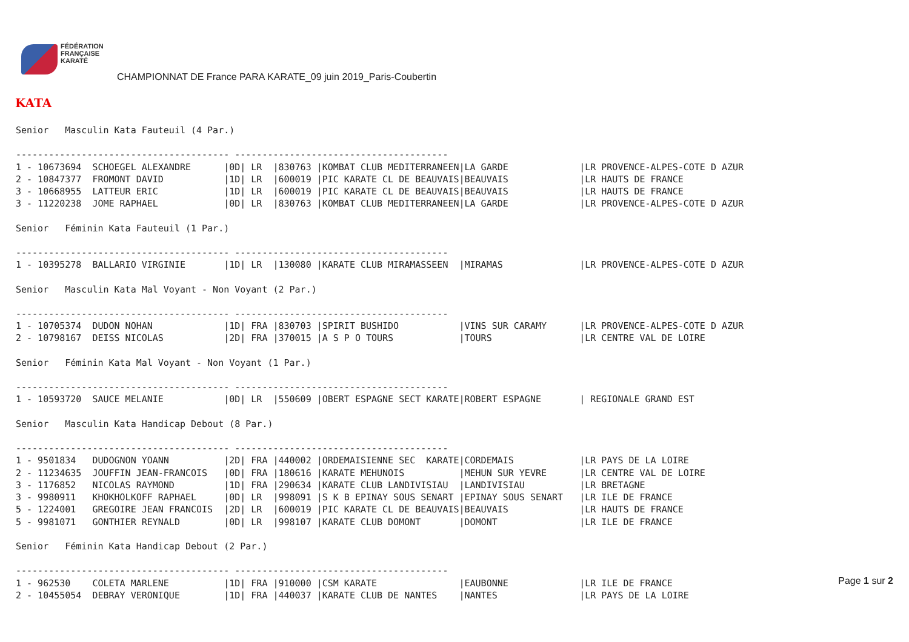FÉDÉRATION
FRANÇAISE
KARATÉ
CHAMPIONNAT DE France PARA KARATE_09 juin 2019_Paris-Coubertin
KATA
Senior   Masculin Kata Fauteuil (4 Par.)

--------------------------------------- ---------------------------------------
1 - 10673694  SCHOEGEL ALEXANDRE      |0D| LR  |830763 |KOMBAT CLUB MEDITERRANEEN|LA GARDE             |LR PROVENCE-ALPES-COTE D AZUR
2 - 10847377  FROMONT DAVID           |1D| LR  |600019 |PIC KARATE CL DE BEAUVAIS|BEAUVAIS             |LR HAUTS DE FRANCE
3 - 10668955  LATTEUR ERIC            |1D| LR  |600019 |PIC KARATE CL DE BEAUVAIS|BEAUVAIS             |LR HAUTS DE FRANCE
3 - 11220238  JOME RAPHAEL            |0D| LR  |830763 |KOMBAT CLUB MEDITERRANEEN|LA GARDE             |LR PROVENCE-ALPES-COTE D AZUR

Senior   Féminin Kata Fauteuil (1 Par.)

--------------------------------------- ---------------------------------------
1 - 10395278  BALLARIO VIRGINIE       |1D| LR  |130080 |KARATE CLUB MIRAMASSEEN  |MIRAMAS              |LR PROVENCE-ALPES-COTE D AZUR

Senior   Masculin Kata Mal Voyant - Non Voyant (2 Par.)

--------------------------------------- ---------------------------------------
1 - 10705374  DUDON NOHAN             |1D| FRA |830703 |SPIRIT BUSHIDO           |VINS SUR CARAMY      |LR PROVENCE-ALPES-COTE D AZUR
2 - 10798167  DEISS NICOLAS           |2D| FRA |370015 |A S P O TOURS            |TOURS                |LR CENTRE VAL DE LOIRE

Senior   Féminin Kata Mal Voyant - Non Voyant (1 Par.)

--------------------------------------- ---------------------------------------
1 - 10593720  SAUCE MELANIE           |0D| LR  |550609 |OBERT ESPAGNE SECT KARATE|ROBERT ESPAGNE       | REGIONALE GRAND EST

Senior   Masculin Kata Handicap Debout (8 Par.)

--------------------------------------- ---------------------------------------
1 - 9501834   DUDOGNON YOANN          |2D| FRA |440002 |ORDEMAISIENNE SEC  KARATE|CORDEMAIS            |LR PAYS DE LA LOIRE
2 - 11234635  JOUFFIN JEAN-FRANCOIS   |0D| FRA |180616 |KARATE MEHUNOIS          |MEHUN SUR YEVRE      |LR CENTRE VAL DE LOIRE
3 - 1176852   NICOLAS RAYMOND         |1D| FRA |290634 |KARATE CLUB LANDIVISIAU  |LANDIVISIAU          |LR BRETAGNE
3 - 9980911   KHOKHOLKOFF RAPHAEL     |0D| LR  |998091 |S K B EPINAY SOUS SENART |EPINAY SOUS SENART   |LR ILE DE FRANCE
5 - 1224001   GREGOIRE JEAN FRANCOIS  |2D| LR  |600019 |PIC KARATE CL DE BEAUVAIS|BEAUVAIS             |LR HAUTS DE FRANCE
5 - 9981071   GONTHIER REYNALD        |0D| LR  |998107 |KARATE CLUB DOMONT       |DOMONT               |LR ILE DE FRANCE

Senior   Féminin Kata Handicap Debout (2 Par.)

--------------------------------------- ---------------------------------------
1 - 962530    COLETA MARLENE          |1D| FRA |910000 |CSM KARATE               |EAUBONNE             |LR ILE DE FRANCE
2 - 10455054  DEBRAY VERONIQUE        |1D| FRA |440037 |KARATE CLUB DE NANTES    |NANTES               |LR PAYS DE LA LOIRE
Page 1 sur 2